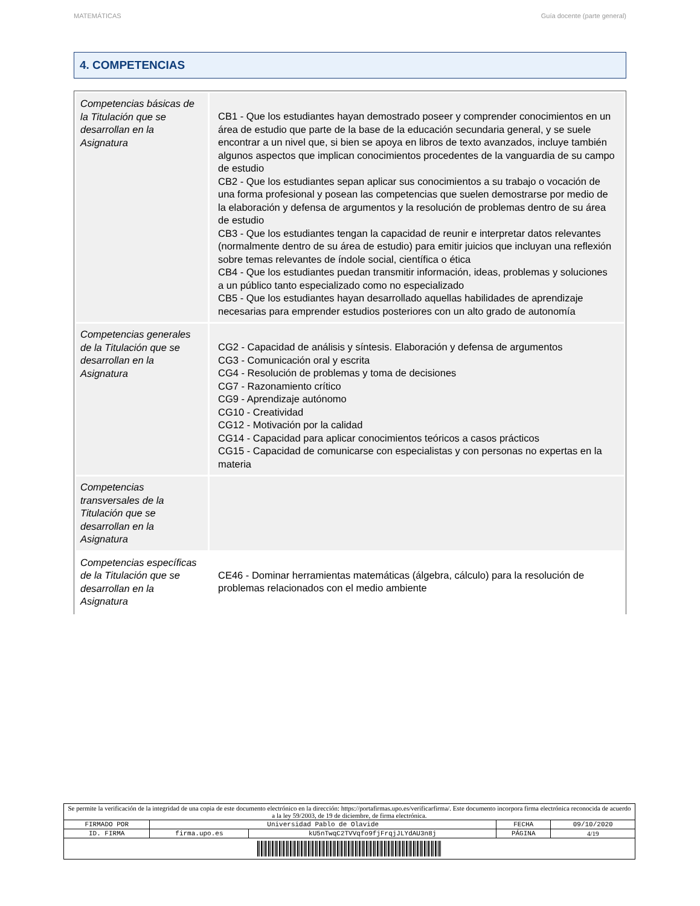MATEMÁTICAS Guía docente (parte general)
4. COMPETENCIAS
| Competencias básicas de la Titulación que se desarrollan en la Asignatura | CB1 - Que los estudiantes hayan demostrado poseer y comprender conocimientos en un área de estudio que parte de la base de la educación secundaria general, y se suele encontrar a un nivel que, si bien se apoya en libros de texto avanzados, incluye también algunos aspectos que implican conocimientos procedentes de la vanguardia de su campo de estudio CB2 - Que los estudiantes sepan aplicar sus conocimientos a su trabajo o vocación de una forma profesional y posean las competencias que suelen demostrarse por medio de la elaboración y defensa de argumentos y la resolución de problemas dentro de su área de estudio CB3 - Que los estudiantes tengan la capacidad de reunir e interpretar datos relevantes (normalmente dentro de su área de estudio) para emitir juicios que incluyan una reflexión sobre temas relevantes de índole social, científica o ética CB4 - Que los estudiantes puedan transmitir información, ideas, problemas y soluciones a un público tanto especializado como no especializado CB5 - Que los estudiantes hayan desarrollado aquellas habilidades de aprendizaje necesarias para emprender estudios posteriores con un alto grado de autonomía |
| Competencias generales de la Titulación que se desarrollan en la Asignatura | CG2 - Capacidad de análisis y síntesis. Elaboración y defensa de argumentos CG3 - Comunicación oral y escrita CG4 - Resolución de problemas y toma de decisiones CG7 - Razonamiento crítico CG9 - Aprendizaje autónomo CG10 - Creatividad CG12 - Motivación por la calidad CG14 - Capacidad para aplicar conocimientos teóricos a casos prácticos CG15 - Capacidad de comunicarse con especialistas y con personas no expertas en la materia |
| Competencias transversales de la Titulación que se desarrollan en la Asignatura | |
| Competencias específicas de la Titulación que se desarrollan en la Asignatura | CE46 - Dominar herramientas matemáticas (álgebra, cálculo) para la resolución de problemas relacionados con el medio ambiente |
| Se permite la verificación de la integridad de una copia de este documento electrónico en la dirección: https://portafirmas.upo.es/verificarfirma/. Este documento incorpora firma electrónica reconocida de acuerdo a la ley 59/2003, de 19 de diciembre, de firma electrónica. | | | | |
| FIRMADO POR | Universidad Pablo de Olavide | | FECHA | 09/10/2020 |
| ID. FIRMA | firma.upo.es | kU5nTwqC2TVVqfo9fjFrqjJLYdAU3n8j | PÁGINA | 4/19 |